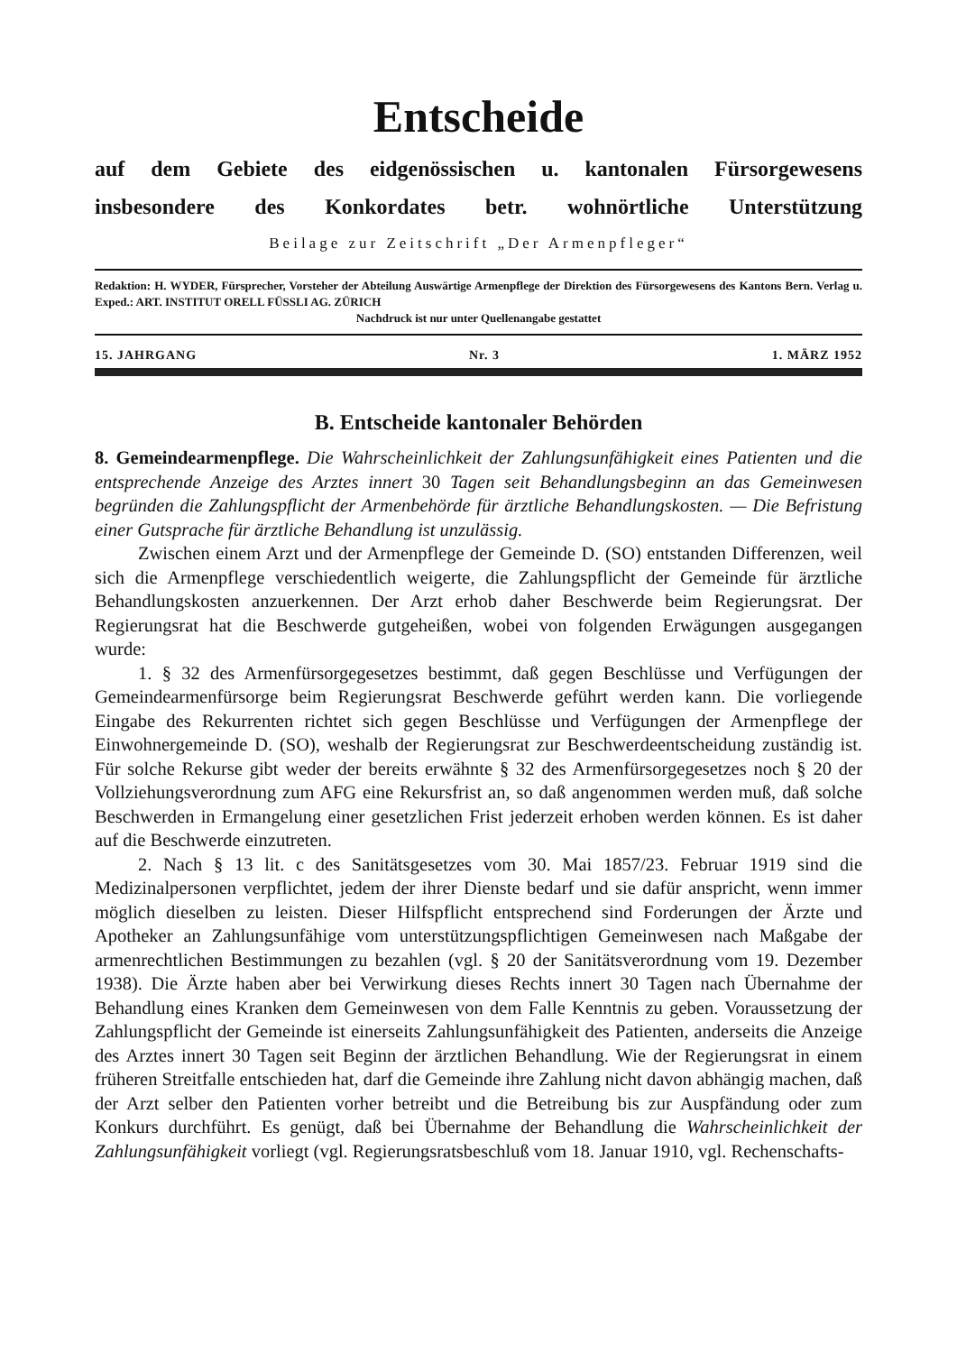Entscheide
auf dem Gebiete des eidgenössischen u. kantonalen Fürsorgewesens
insbesondere des Konkordates betr. wohnörtliche Unterstützung
Beilage zur Zeitschrift „Der Armenpfleger“
Redaktion: H. WYDER, Fürsprecher, Vorsteher der Abteilung Auswärtige Armenpflege der Direktion des Fürsorgewesens des Kantons Bern. Verlag u. Exped.: ART. INSTITUT ORELL FÜSSLI AG. ZÜRICH
Nachdruck ist nur unter Quellenangabe gestattet
15. JAHRGANG Nr. 3 1. MÄRZ 1952
B. Entscheide kantonaler Behörden
8. Gemeindearmenpflege. Die Wahrscheinlichkeit der Zahlungsunfähigkeit eines Patienten und die entsprechende Anzeige des Arztes innert 30 Tagen seit Behandlungsbeginn an das Gemeinwesen begründen die Zahlungspflicht der Armenbehörde für ärztliche Behandlungskosten. — Die Befristung einer Gutsprache für ärztliche Behandlung ist unzulässig.
Zwischen einem Arzt und der Armenpflege der Gemeinde D. (SO) entstanden Differenzen, weil sich die Armenpflege verschiedentlich weigerte, die Zahlungspflicht der Gemeinde für ärztliche Behandlungskosten anzuerkennen. Der Arzt erhob daher Beschwerde beim Regierungsrat. Der Regierungsrat hat die Beschwerde gutgeheißen, wobei von folgenden Erwägungen ausgegangen wurde:
1. § 32 des Armenfürsorgegesetzes bestimmt, daß gegen Beschlüsse und Verfügungen der Gemeindearmenfürsorge beim Regierungsrat Beschwerde geführt werden kann. Die vorliegende Eingabe des Rekurrenten richtet sich gegen Beschlüsse und Verfügungen der Armenpflege der Einwohnergemeinde D. (SO), weshalb der Regierungsrat zur Beschwerdeentscheidung zuständig ist. Für solche Rekurse gibt weder der bereits erwähnte § 32 des Armenfürsorgegesetzes noch § 20 der Vollziehungsverordnung zum AFG eine Rekursfrist an, so daß angenommen werden muß, daß solche Beschwerden in Ermangelung einer gesetzlichen Frist jederzeit erhoben werden können. Es ist daher auf die Beschwerde einzutreten.
2. Nach § 13 lit. c des Sanitätsgesetzes vom 30. Mai 1857/23. Februar 1919 sind die Medizinalpersonen verpflichtet, jedem der ihrer Dienste bedarf und sie dafür anspricht, wenn immer möglich dieselben zu leisten. Dieser Hilfspflicht entsprechend sind Forderungen der Ärzte und Apotheker an Zahlungsunfähige vom unterstützungspflichtigen Gemeinwesen nach Maßgabe der armenrechtlichen Bestimmungen zu bezahlen (vgl. § 20 der Sanitätsverordnung vom 19. Dezember 1938). Die Ärzte haben aber bei Verwirkung dieses Rechts innert 30 Tagen nach Übernahme der Behandlung eines Kranken dem Gemeinwesen von dem Falle Kenntnis zu geben. Voraussetzung der Zahlungspflicht der Gemeinde ist einerseits Zahlungsunfähigkeit des Patienten, anderseits die Anzeige des Arztes innert 30 Tagen seit Beginn der ärztlichen Behandlung. Wie der Regierungsrat in einem früheren Streitfalle entschieden hat, darf die Gemeinde ihre Zahlung nicht davon abhängig machen, daß der Arzt selber den Patienten vorher betreibt und die Betreibung bis zur Auspfändung oder zum Konkurs durchführt. Es genügt, daß bei Übernahme der Behandlung die Wahrscheinlichkeit der Zahlungsunfähigkeit vorliegt (vgl. Regierungsratsbeschluß vom 18. Januar 1910, vgl. Rechenschafts-